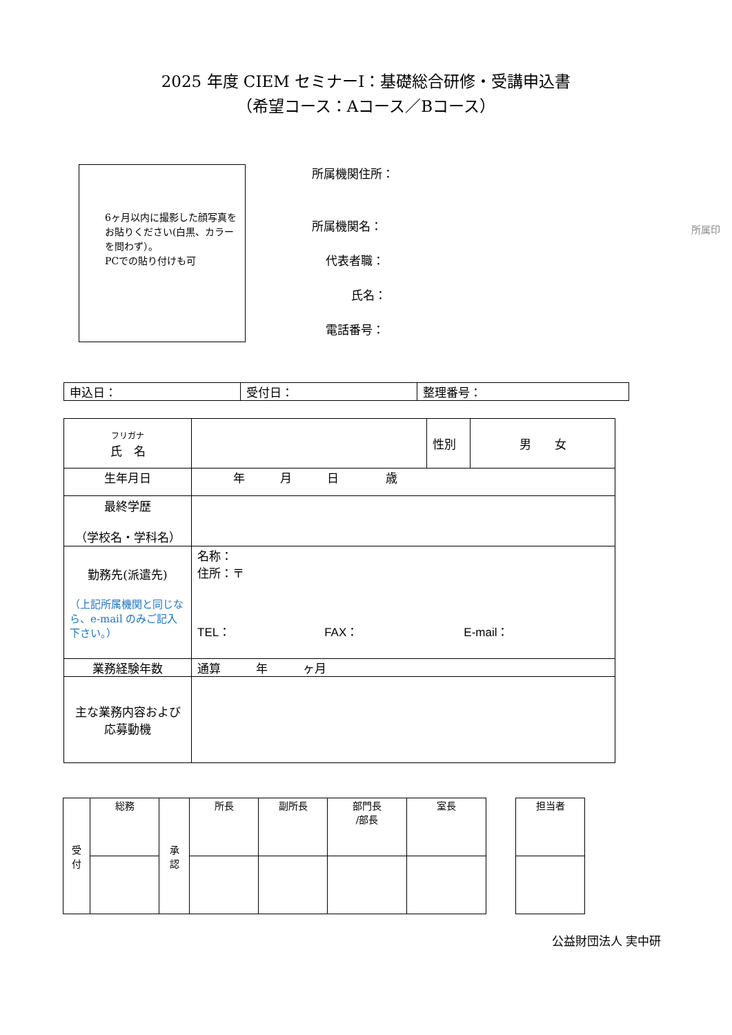2025 年度 CIEM セミナーⅠ：基礎総合研修・受講申込書
（希望コース：Aコース／Bコース）
6ヶ月以内に撮影した顔写真をお貼りください(白黒、カラーを問わず）。
PCでの貼り付けも可
所属機関住所：
所属機関名：
代表者職：
氏名：
電話番号：
所属印
| 申込日： | 受付日： | 整理番号： |
| フリガナ 氏 名 | | 性別 | 男 女 |
| 生年月日 | 年 月 日 歳 | | |
| 最終学歴 （学校名・学科名） | | | |
| 勤務先(派遣先) （上記所属機関と同じなら、e-mail のみご記入下さい。） | 名称： 住所：〒 TEL： FAX： E-mail： | | |
| 業務経験年数 | 通算 年 ヶ月 | | |
| 主な業務内容および応募動機 | | | |
| 受 付 | 総務 | 承 認 | 所長 | 副所長 | 部門長 /部長 | 室長 |
| 担当者 |
公益財団法人 実中研